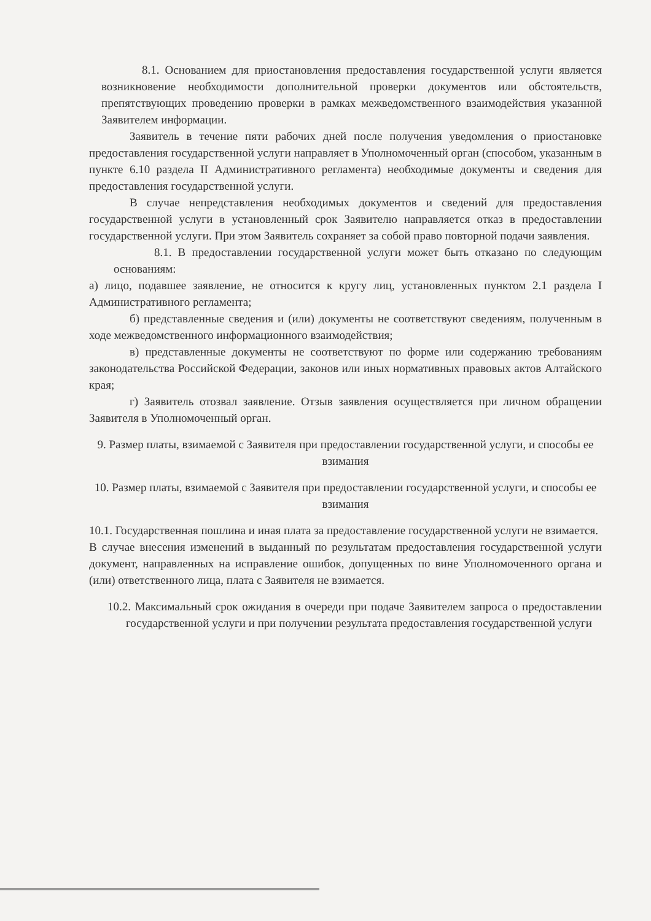8.1. Основанием для приостановления предоставления государственной услуги является возникновение необходимости дополнительной проверки документов или обстоятельств, препятствующих проведению проверки в рамках межведомственного взаимодействия указанной Заявителем информации.
Заявитель в течение пяти рабочих дней после получения уведомления о приостановке предоставления государственной услуги направляет в Уполномоченный орган (способом, указанным в пункте 6.10 раздела II Административного регламента) необходимые документы и сведения для предоставления государственной услуги.
В случае непредставления необходимых документов и сведений для предоставления государственной услуги в установленный срок Заявителю направляется отказ в предоставлении государственной услуги. При этом Заявитель сохраняет за собой право повторной подачи заявления.
8.1. В предоставлении государственной услуги может быть отказано по следующим основаниям:
а) лицо, подавшее заявление, не относится к кругу лиц, установленных пунктом 2.1 раздела I Административного регламента;
б) представленные сведения и (или) документы не соответствуют сведениям, полученным в ходе межведомственного информационного взаимодействия;
в) представленные документы не соответствуют по форме или содержанию требованиям законодательства Российской Федерации, законов или иных нормативных правовых актов Алтайского края;
г) Заявитель отозвал заявление. Отзыв заявления осуществляется при личном обращении Заявителя в Уполномоченный орган.
9. Размер платы, взимаемой с Заявителя при предоставлении государственной услуги, и способы ее взимания
10. Размер платы, взимаемой с Заявителя при предоставлении государственной услуги, и способы ее взимания
10.1. Государственная пошлина и иная плата за предоставление государственной услуги не взимается.
В случае внесения изменений в выданный по результатам предоставления государственной услуги документ, направленных на исправление ошибок, допущенных по вине Уполномоченного органа и (или) ответственного лица, плата с Заявителя не взимается.
10.2. Максимальный срок ожидания в очереди при подаче Заявителем запроса о предоставлении государственной услуги и при получении результата предоставления государственной услуги